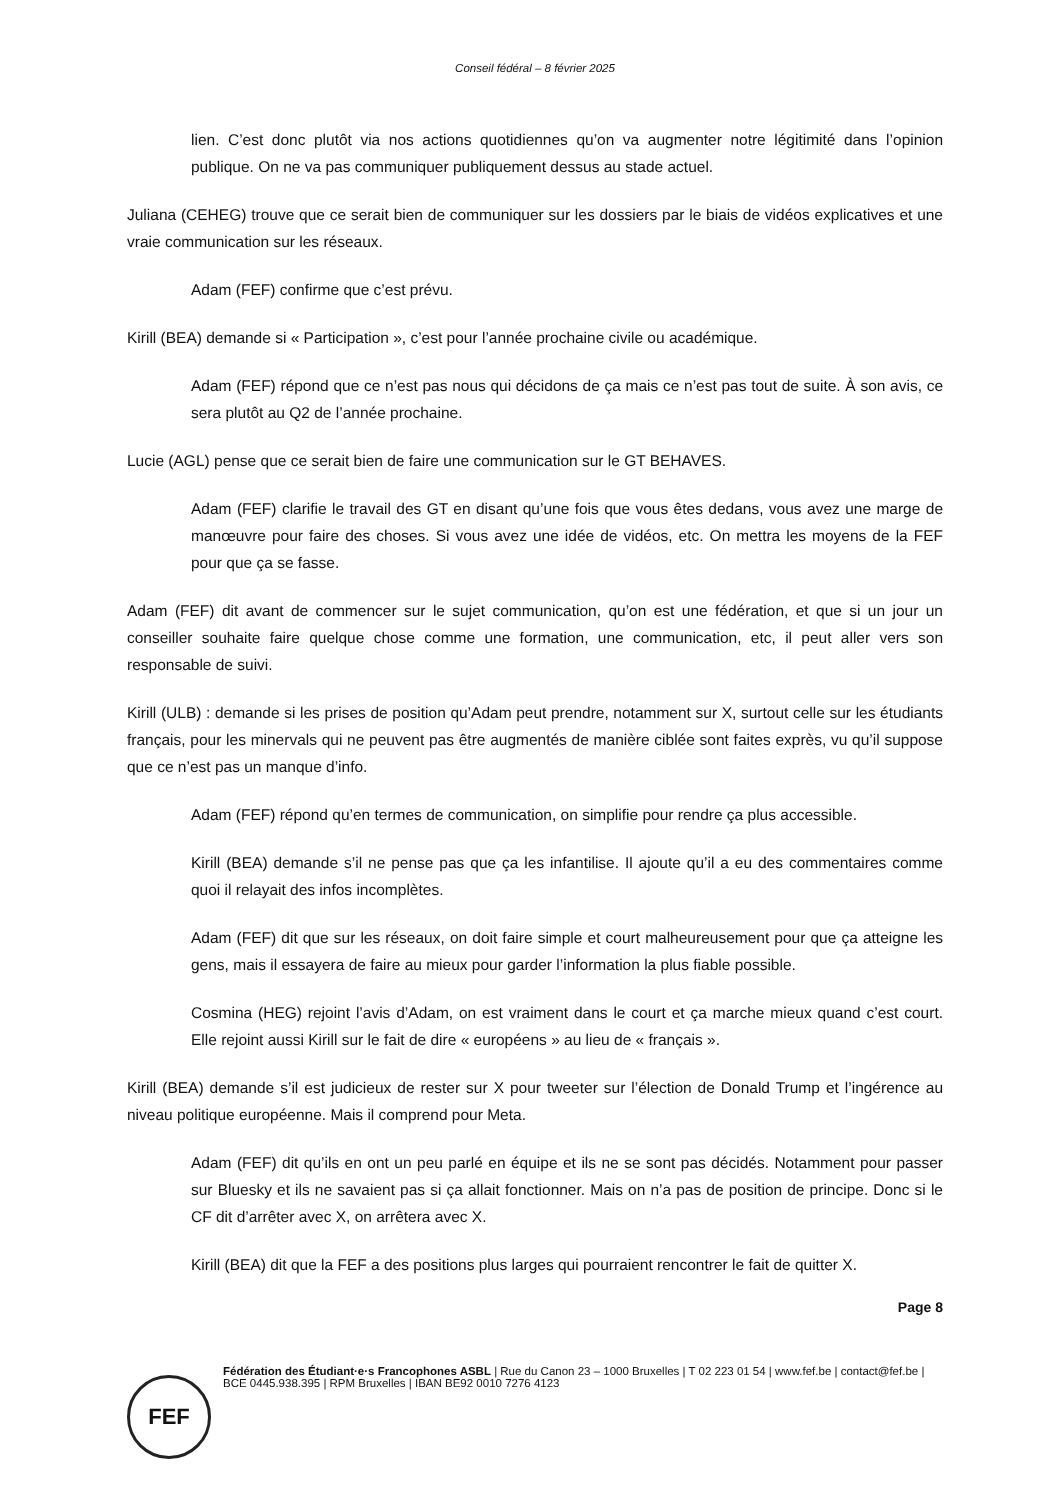Conseil fédéral – 8 février 2025
lien. C’est donc plutôt via nos actions quotidiennes qu’on va augmenter notre légitimité dans l’opinion publique. On ne va pas communiquer publiquement dessus au stade actuel.
Juliana (CEHEG) trouve que ce serait bien de communiquer sur les dossiers par le biais de vidéos explicatives et une vraie communication sur les réseaux.
Adam (FEF) confirme que c’est prévu.
Kirill (BEA) demande si « Participation », c’est pour l’année prochaine civile ou académique.
Adam (FEF) répond que ce n’est pas nous qui décidons de ça mais ce n’est pas tout de suite. À son avis, ce sera plutôt au Q2 de l’année prochaine.
Lucie (AGL) pense que ce serait bien de faire une communication sur le GT BEHAVES.
Adam (FEF) clarifie le travail des GT en disant qu’une fois que vous êtes dedans, vous avez une marge de manœuvre pour faire des choses. Si vous avez une idée de vidéos, etc. On mettra les moyens de la FEF pour que ça se fasse.
Adam (FEF) dit avant de commencer sur le sujet communication, qu’on est une fédération, et que si un jour un conseiller souhaite faire quelque chose comme une formation, une communication, etc, il peut aller vers son responsable de suivi.
Kirill (ULB) : demande si les prises de position qu’Adam peut prendre, notamment sur X, surtout celle sur les étudiants français, pour les minervals qui ne peuvent pas être augmentés de manière ciblée sont faites exprès, vu qu’il suppose que ce n’est pas un manque d’info.
Adam (FEF) répond qu’en termes de communication, on simplifie pour rendre ça plus accessible.
Kirill (BEA) demande s’il ne pense pas que ça les infantilise. Il ajoute qu’il a eu des commentaires comme quoi il relayait des infos incomplètes.
Adam (FEF) dit que sur les réseaux, on doit faire simple et court malheureusement pour que ça atteigne les gens, mais il essayera de faire au mieux pour garder l’information la plus fiable possible.
Cosmina (HEG) rejoint l’avis d’Adam, on est vraiment dans le court et ça marche mieux quand c’est court. Elle rejoint aussi Kirill sur le fait de dire « européens » au lieu de « français ».
Kirill (BEA) demande s’il est judicieux de rester sur X pour tweeter sur l’élection de Donald Trump et l’ingérence au niveau politique européenne. Mais il comprend pour Meta.
Adam (FEF) dit qu’ils en ont un peu parlé en équipe et ils ne se sont pas décidés. Notamment pour passer sur Bluesky et ils ne savaient pas si ça allait fonctionner. Mais on n’a pas de position de principe. Donc si le CF dit d’arrêter avec X, on arrêtera avec X.
Kirill (BEA) dit que la FEF a des positions plus larges qui pourraient rencontrer le fait de quitter X.
Page 8
FEF
Fédération des Étudiant·e·s Francophones ASBL | Rue du Canon 23 – 1000 Bruxelles | T 02 223 01 54 | www.fef.be | contact@fef.be | BCE 0445.938.395 | RPM Bruxelles | IBAN BE92 0010 7276 4123